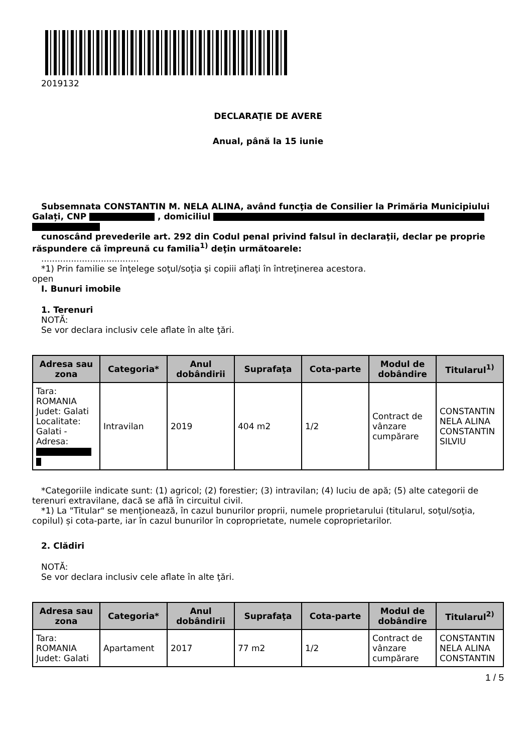2019132
DECLARAŢIE DE AVERE
Anual, până la 15 iunie
Subsemnata CONSTANTIN M. NELA ALINA, având funcţia de Consilier la Primăria Municipiului Galați, CNP , domiciliul
cunoscând prevederile art. 292 din Codul penal privind falsul în declaraţii, declar pe proprie răspundere că împreună cu familia<sup>1)</sup> deţin următoarele:
....................................
*1) Prin familie se înţelege soţul/soţia şi copiii aflaţi în întreţinerea acestora.
open
I. Bunuri imobile
1. Terenuri
NOTĂ:
Se vor declara inclusiv cele aflate în alte ţări.
| Adresa sau zona | Categoria* | Anul dobândirii | Suprafaţa | Cota-parte | Modul de dobândire | Titularul<sup>1)</sup> |
| --- | --- | --- | --- | --- | --- | --- |
| Tara: ROMANIA Judet: Galati Localitate: Galati - Adresa: | Intravilan | 2019 | 404 m2 | 1/2 | Contract de vânzare cumpărare | CONSTANTIN NELA ALINA CONSTANTIN SILVIU |
*Categoriile indicate sunt: (1) agricol; (2) forestier; (3) intravilan; (4) luciu de apă; (5) alte categorii de terenuri extravilane, dacă se află în circuitul civil.
*1) La "Titular" se menţionează, în cazul bunurilor proprii, numele proprietarului (titularul, soţul/soţia, copilul) și cota-parte, iar în cazul bunurilor în coproprietate, numele coproprietarilor.
2. Clădiri
NOTĂ:
Se vor declara inclusiv cele aflate în alte ţări.
| Adresa sau zona | Categoria* | Anul dobândirii | Suprafaţa | Cota-parte | Modul de dobândire | Titularul<sup>2)</sup> |
| --- | --- | --- | --- | --- | --- | --- |
| Tara: ROMANIA Judet: Galati | Apartament | 2017 | 77 m2 | 1/2 | Contract de vânzare cumpărare | CONSTANTIN NELA ALINA CONSTANTIN |
1 / 5